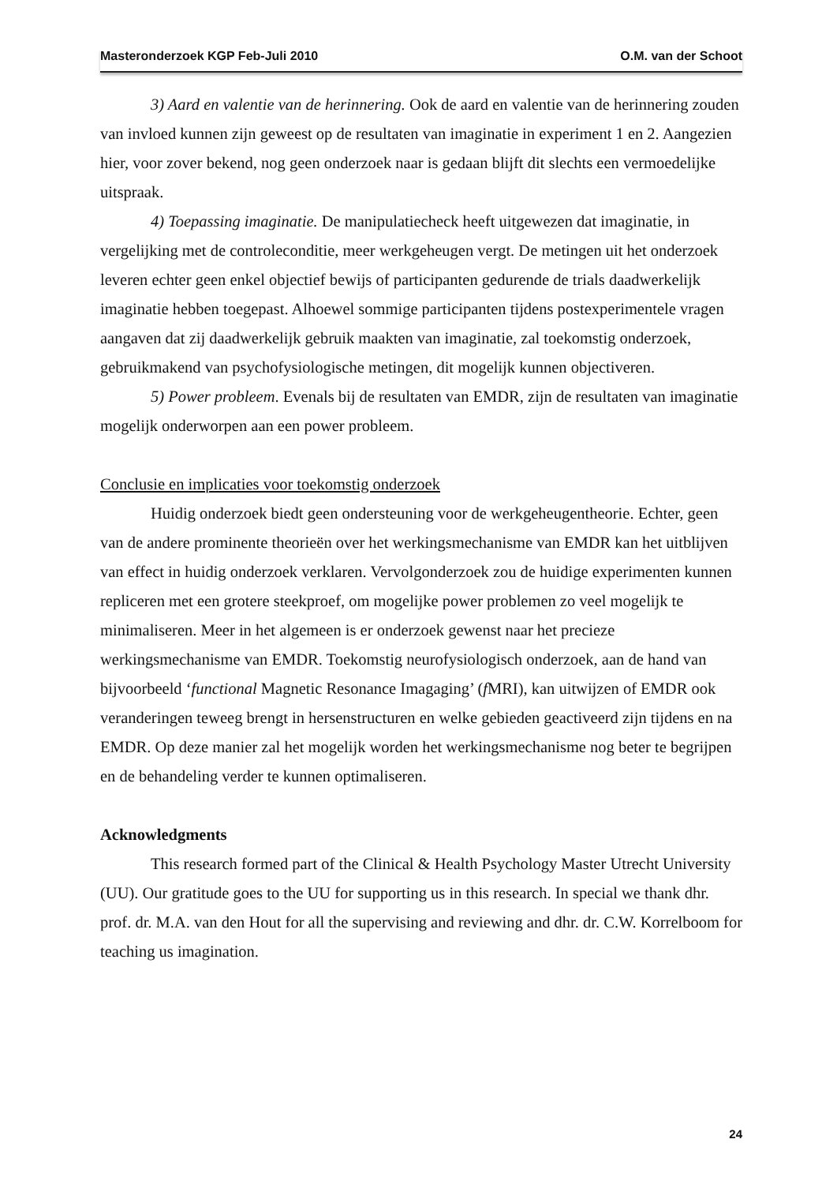Masteronderzoek KGP Feb-Juli 2010 O.M. van der Schoot
3) Aard en valentie van de herinnering. Ook de aard en valentie van de herinnering zouden van invloed kunnen zijn geweest op de resultaten van imaginatie in experiment 1 en 2. Aangezien hier, voor zover bekend, nog geen onderzoek naar is gedaan blijft dit slechts een vermoedelijke uitspraak.
4) Toepassing imaginatie. De manipulatiecheck heeft uitgewezen dat imaginatie, in vergelijking met de controleconditie, meer werkgeheugen vergt. De metingen uit het onderzoek leveren echter geen enkel objectief bewijs of participanten gedurende de trials daadwerkelijk imaginatie hebben toegepast. Alhoewel sommige participanten tijdens postexperimentele vragen aangaven dat zij daadwerkelijk gebruik maakten van imaginatie, zal toekomstig onderzoek, gebruikmakend van psychofysiologische metingen, dit mogelijk kunnen objectiveren.
5) Power probleem. Evenals bij de resultaten van EMDR, zijn de resultaten van imaginatie mogelijk onderworpen aan een power probleem.
Conclusie en implicaties voor toekomstig onderzoek
Huidig onderzoek biedt geen ondersteuning voor de werkgeheugentheorie. Echter, geen van de andere prominente theorieën over het werkingsmechanisme van EMDR kan het uitblijven van effect in huidig onderzoek verklaren. Vervolgonderzoek zou de huidige experimenten kunnen repliceren met een grotere steekproef, om mogelijke power problemen zo veel mogelijk te minimaliseren. Meer in het algemeen is er onderzoek gewenst naar het precieze werkingsmechanisme van EMDR. Toekomstig neurofysiologisch onderzoek, aan de hand van bijvoorbeeld ‘functional Magnetic Resonance Imagaging’ (f MRI), kan uitwijzen of EMDR ook veranderingen teweeg brengt in hersenstructuren en welke gebieden geactiveerd zijn tijdens en na EMDR. Op deze manier zal het mogelijk worden het werkingsmechanisme nog beter te begrijpen en de behandeling verder te kunnen optimaliseren.
Acknowledgments
This research formed part of the Clinical & Health Psychology Master Utrecht University (UU). Our gratitude goes to the UU for supporting us in this research. In special we thank dhr. prof. dr. M.A. van den Hout for all the supervising and reviewing and dhr. dr. C.W. Korrelboom for teaching us imagination.
24